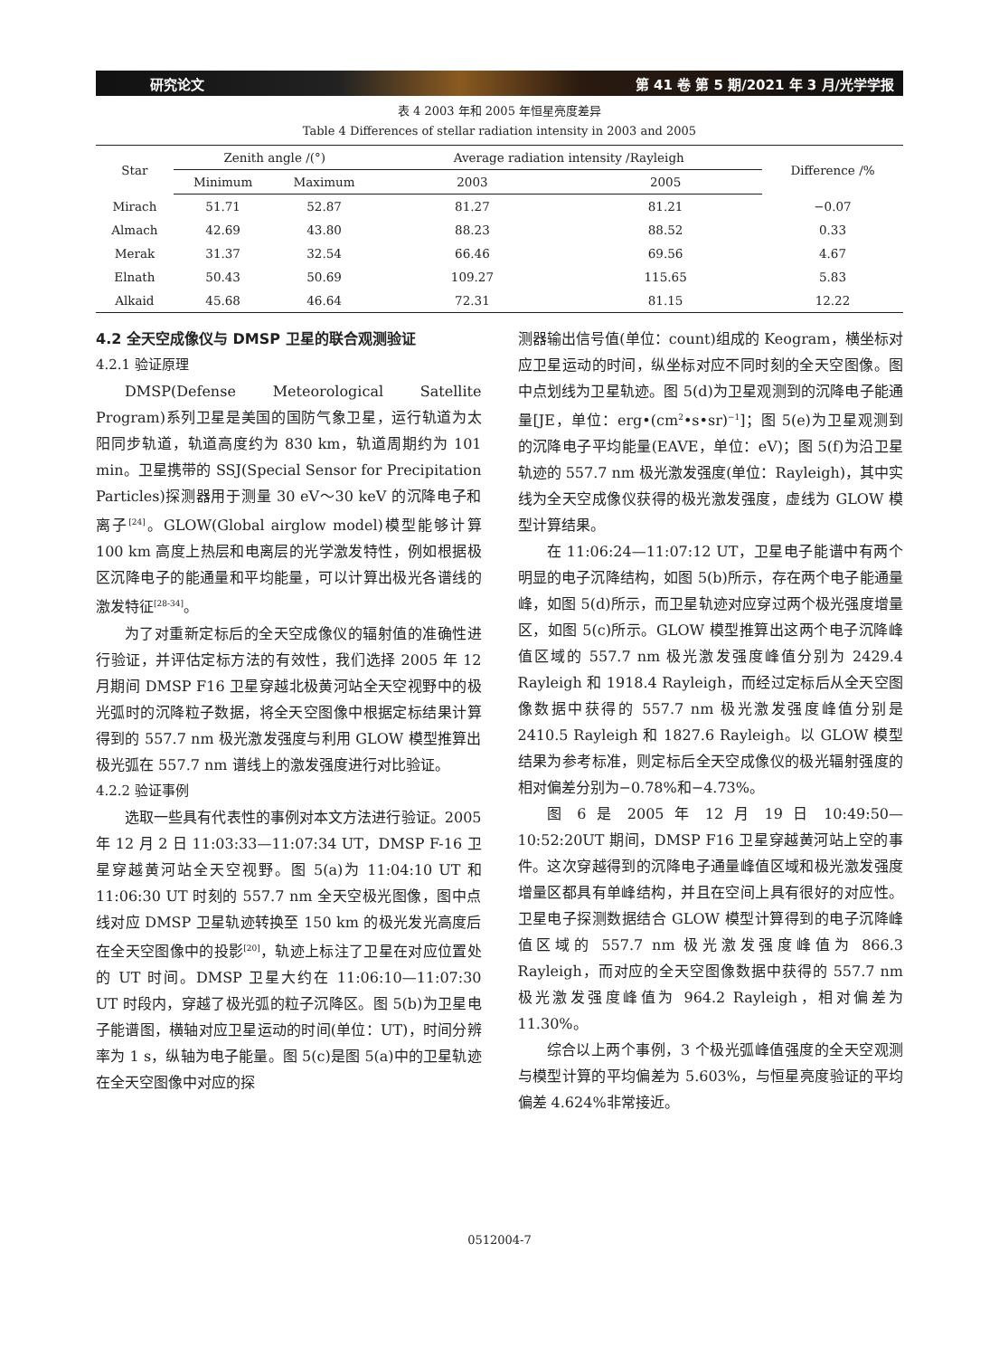研究论文 第 41 卷 第 5 期/2021 年 3 月/光学学报
表 4 2003 年和 2005 年恒星亮度差异
Table 4 Differences of stellar radiation intensity in 2003 and 2005
| Star | Zenith angle /(°) | | Average radiation intensity /Rayleigh | | Difference /% |
| --- | --- | --- | --- | --- | --- |
| | Minimum | Maximum | 2003 | 2005 | |
| Mirach | 51.71 | 52.87 | 81.27 | 81.21 | −0.07 |
| Almach | 42.69 | 43.80 | 88.23 | 88.52 | 0.33 |
| Merak | 31.37 | 32.54 | 66.46 | 69.56 | 4.67 |
| Elnath | 50.43 | 50.69 | 109.27 | 115.65 | 5.83 |
| Alkaid | 45.68 | 46.64 | 72.31 | 81.15 | 12.22 |
4.2 全天空成像仪与 DMSP 卫星的联合观测验证
4.2.1 验证原理
DMSP(Defense Meteorological Satellite Program)系列卫星是美国的国防气象卫星，运行轨道为太阳同步轨道，轨道高度约为 830 km，轨道周期约为 101 min。卫星携带的 SSJ(Special Sensor for Precipitation Particles)探测器用于测量 30 eV～30 keV 的沉降电子和离子<sup>[24]</sup>。GLOW(Global airglow model)模型能够计算 100 km 高度上热层和电离层的光学激发特性，例如根据极区沉降电子的能通量和平均能量，可以计算出极光各谱线的激发特征<sup>[28-34]</sup>。
为了对重新定标后的全天空成像仪的辐射值的准确性进行验证，并评估定标方法的有效性，我们选择 2005 年 12 月期间 DMSP F16 卫星穿越北极黄河站全天空视野中的极光弧时的沉降粒子数据，将全天空图像中根据定标结果计算得到的 557.7 nm 极光激发强度与利用 GLOW 模型推算出极光弧在 557.7 nm 谱线上的激发强度进行对比验证。
4.2.2 验证事例
选取一些具有代表性的事例对本文方法进行验证。2005 年 12 月 2 日 11:03:33—11:07:34 UT，DMSP F-16 卫星穿越黄河站全天空视野。图 5(a)为 11:04:10 UT 和 11:06:30 UT 时刻的 557.7 nm 全天空极光图像，图中点线对应 DMSP 卫星轨迹转换至 150 km 的极光发光高度后在全天空图像中的投影<sup>[20]</sup>，轨迹上标注了卫星在对应位置处的 UT 时间。DMSP 卫星大约在 11:06:10—11:07:30 UT 时段内，穿越了极光弧的粒子沉降区。图 5(b)为卫星电子能谱图，横轴对应卫星运动的时间(单位：UT)，时间分辨率为 1 s，纵轴为电子能量。图 5(c)是图 5(a)中的卫星轨迹在全天空图像中对应的探
测器输出信号值(单位：count)组成的 Keogram，横坐标对应卫星运动的时间，纵坐标对应不同时刻的全天空图像。图中点划线为卫星轨迹。图 5(d)为卫星观测到的沉降电子能通量[JE，单位：erg•(cm<sup>2</sup>•s•sr)<sup>−1</sup>]；图 5(e)为卫星观测到的沉降电子平均能量(EAVE，单位：eV)；图 5(f)为沿卫星轨迹的 557.7 nm 极光激发强度(单位：Rayleigh)，其中实线为全天空成像仪获得的极光激发强度，虚线为 GLOW 模型计算结果。
在 11:06:24—11:07:12 UT，卫星电子能谱中有两个明显的电子沉降结构，如图 5(b)所示，存在两个电子能通量峰，如图 5(d)所示，而卫星轨迹对应穿过两个极光强度增量区，如图 5(c)所示。GLOW 模型推算出这两个电子沉降峰值区域的 557.7 nm 极光激发强度峰值分别为 2429.4 Rayleigh 和 1918.4 Rayleigh，而经过定标后从全天空图像数据中获得的 557.7 nm 极光激发强度峰值分别是 2410.5 Rayleigh 和 1827.6 Rayleigh。以 GLOW 模型结果为参考标准，则定标后全天空成像仪的极光辐射强度的相对偏差分别为−0.78%和−4.73%。
图 6 是 2005 年 12 月 19 日 10:49:50—10:52:20UT 期间，DMSP F16 卫星穿越黄河站上空的事件。这次穿越得到的沉降电子通量峰值区域和极光激发强度增量区都具有单峰结构，并且在空间上具有很好的对应性。卫星电子探测数据结合 GLOW 模型计算得到的电子沉降峰值区域的 557.7 nm 极光激发强度峰值为 866.3 Rayleigh，而对应的全天空图像数据中获得的 557.7 nm 极光激发强度峰值为 964.2 Rayleigh，相对偏差为 11.30%。
综合以上两个事例，3 个极光弧峰值强度的全天空观测与模型计算的平均偏差为 5.603%，与恒星亮度验证的平均偏差 4.624%非常接近。
0512004-7